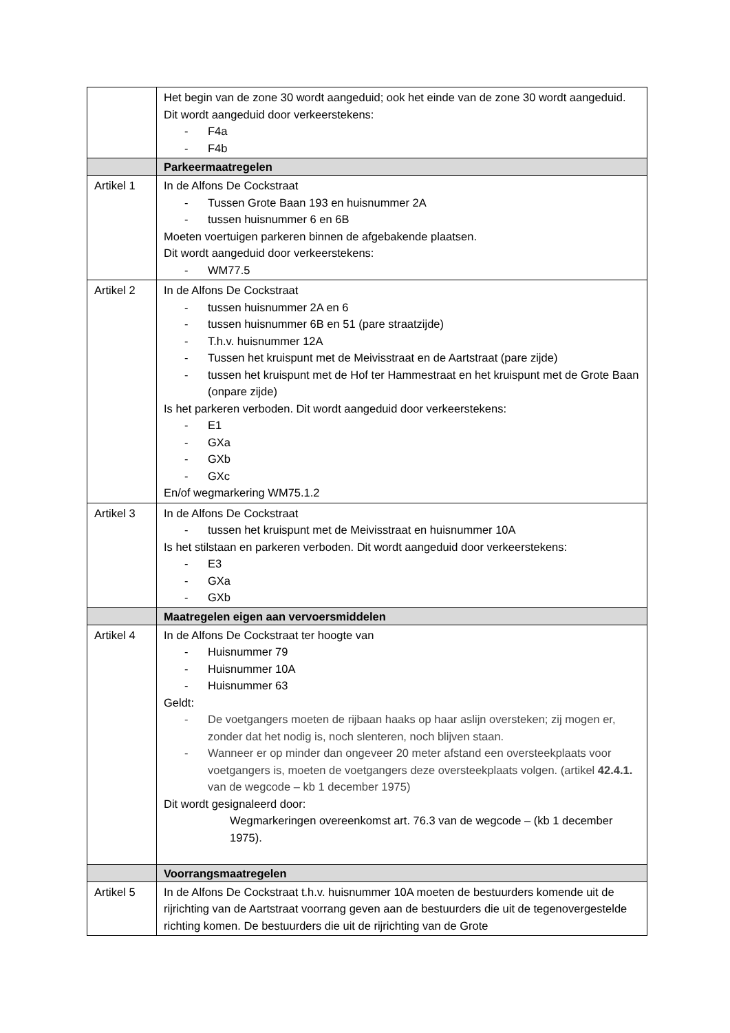| | Het begin van de zone 30 wordt aangeduid; ook het einde van de zone 30 wordt aangeduid. Dit wordt aangeduid door verkeerstekens: - F4a - F4b |
| | Parkeermaatregelen |
| Artikel 1 | In de Alfons De Cockstraat - Tussen Grote Baan 193 en huisnummer 2A - tussen huisnummer 6 en 6B Moeten voertuigen parkeren binnen de afgebakende plaatsen. Dit wordt aangeduid door verkeerstekens: - WM77.5 |
| Artikel 2 | In de Alfons De Cockstraat - tussen huisnummer 2A en 6 - tussen huisnummer 6B en 51 (pare straatzijde) - T.h.v. huisnummer 12A - Tussen het kruispunt met de Meivisstraat en de Aartstraat (pare zijde) - tussen het kruispunt met de Hof ter Hammestraat en het kruispunt met de Grote Baan (onpare zijde) Is het parkeren verboden. Dit wordt aangeduid door verkeerstekens: - E1 - GXa - GXb - GXc En/of wegmarkering WM75.1.2 |
| Artikel 3 | In de Alfons De Cockstraat - tussen het kruispunt met de Meivisstraat en huisnummer 10A Is het stilstaan en parkeren verboden. Dit wordt aangeduid door verkeerstekens: - E3 - GXa - GXb |
| | Maatregelen eigen aan vervoersmiddelen |
| Artikel 4 | In de Alfons De Cockstraat ter hoogte van - Huisnummer 79 - Huisnummer 10A - Huisnummer 63 Geldt: - De voetgangers moeten de rijbaan haaks op haar aslijn oversteken; zij mogen er, zonder dat het nodig is, noch slenteren, noch blijven staan. - Wanneer er op minder dan ongeveer 20 meter afstand een oversteekplaats voor voetgangers is, moeten de voetgangers deze oversteekplaats volgen. (artikel 42.4.1. van de wegcode – kb 1 december 1975) Dit wordt gesignaleerd door: Wegmarkeringen overeenkomst art. 76.3 van de wegcode – (kb 1 december 1975). |
| | Voorrangsmaatregelen |
| Artikel 5 | In de Alfons De Cockstraat t.h.v. huisnummer 10A moeten de bestuurders komende uit de rijrichting van de Aartstraat voorrang geven aan de bestuurders die uit de tegenovergestelde richting komen. De bestuurders die uit de rijrichting van de Grote |